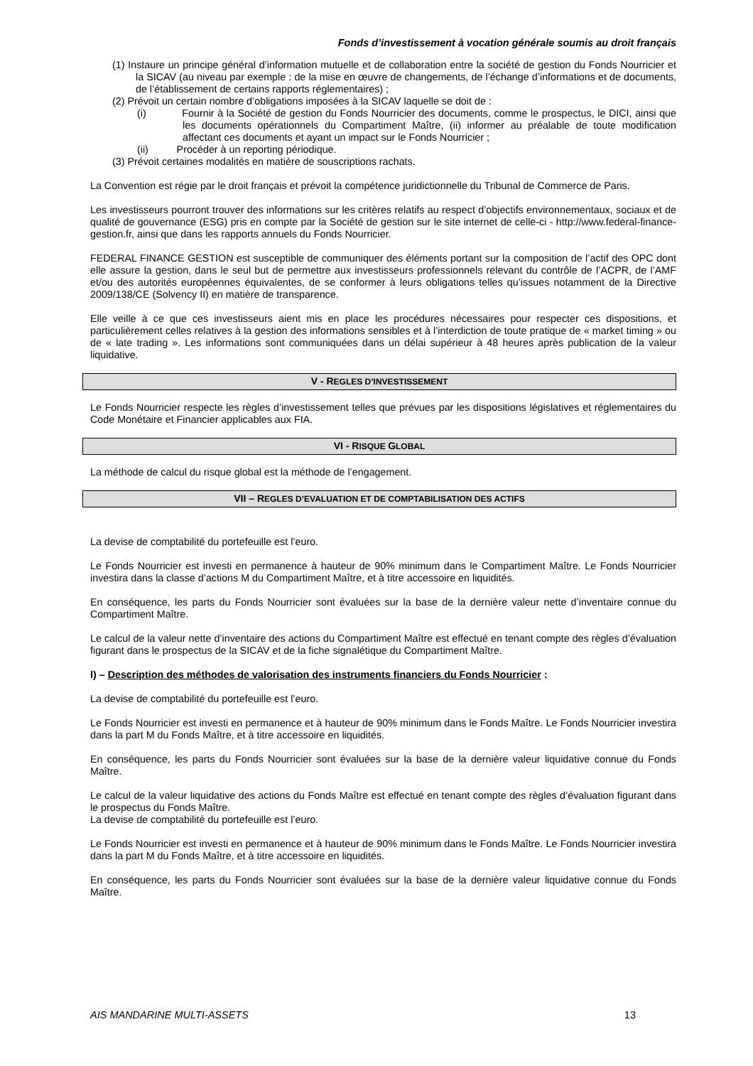Fonds d’investissement à vocation générale soumis au droit français
(1) Instaure un principe général d’information mutuelle et de collaboration entre la société de gestion du Fonds Nourricier et la SICAV (au niveau par exemple : de la mise en œuvre de changements, de l’échange d’informations et de documents, de l’établissement de certains rapports réglementaires) ;
(2) Prévoit un certain nombre d’obligations imposées à la SICAV laquelle se doit de :
(i) Fournir à la Société de gestion du Fonds Nourricier des documents, comme le prospectus, le DICI, ainsi que les documents opérationnels du Compartiment Maître, (ii) informer au préalable de toute modification affectant ces documents et ayant un impact sur le Fonds Nourricier ;
(ii) Procéder à un reporting périodique.
(3) Prévoit certaines modalités en matière de souscriptions rachats.
La Convention est régie par le droit français et prévoit la compétence juridictionnelle du Tribunal de Commerce de Paris.
Les investisseurs pourront trouver des informations sur les critères relatifs au respect d’objectifs environnementaux, sociaux et de qualité de gouvernance (ESG) pris en compte par la Société de gestion sur le site internet de celle-ci - http://www.federal-finance-gestion.fr, ainsi que dans les rapports annuels du Fonds Nourricier.
FEDERAL FINANCE GESTION est susceptible de communiquer des éléments portant sur la composition de l’actif des OPC dont elle assure la gestion, dans le seul but de permettre aux investisseurs professionnels relevant du contrôle de l’ACPR, de l’AMF et/ou des autorités européennes équivalentes, de se conformer à leurs obligations telles qu’issues notamment de la Directive 2009/138/CE (Solvency II) en matière de transparence.
Elle veille à ce que ces investisseurs aient mis en place les procédures nécessaires pour respecter ces dispositions, et particulièrement celles relatives à la gestion des informations sensibles et à l’interdiction de toute pratique de « market timing » ou de « late trading ». Les informations sont communiquées dans un délai supérieur à 48 heures après publication de la valeur liquidative.
V - REGLES D’INVESTISSEMENT
Le Fonds Nourricier respecte les règles d’investissement telles que prévues par les dispositions législatives et réglementaires du Code Monétaire et Financier applicables aux FIA.
VI - RISQUE GLOBAL
La méthode de calcul du risque global est la méthode de l’engagement.
VII – REGLES D’EVALUATION ET DE COMPTABILISATION DES ACTIFS
La devise de comptabilité du portefeuille est l’euro.
Le Fonds Nourricier est investi en permanence à hauteur de 90% minimum dans le Compartiment Maître. Le Fonds Nourricier investira dans la classe d’actions M du Compartiment Maître, et à titre accessoire en liquidités.
En conséquence, les parts du Fonds Nourricier sont évaluées sur la base de la dernière valeur nette d’inventaire connue du Compartiment Maître.
Le calcul de la valeur nette d’inventaire des actions du Compartiment Maître est effectué en tenant compte des règles d’évaluation figurant dans le prospectus de la SICAV et de la fiche signalétique du Compartiment Maître.
I) – Description des méthodes de valorisation des instruments financiers du Fonds Nourricier :
La devise de comptabilité du portefeuille est l’euro.
Le Fonds Nourricier est investi en permanence et à hauteur de 90% minimum dans le Fonds Maître. Le Fonds Nourricier investira dans la part M du Fonds Maître, et à titre accessoire en liquidités.
En conséquence, les parts du Fonds Nourricier sont évaluées sur la base de la dernière valeur liquidative connue du Fonds Maître.
Le calcul de la valeur liquidative des actions du Fonds Maître est effectué en tenant compte des règles d’évaluation figurant dans le prospectus du Fonds Maître.
La devise de comptabilité du portefeuille est l’euro.
Le Fonds Nourricier est investi en permanence et à hauteur de 90% minimum dans le Fonds Maître. Le Fonds Nourricier investira dans la part M du Fonds Maître, et à titre accessoire en liquidités.
En conséquence, les parts du Fonds Nourricier sont évaluées sur la base de la dernière valeur liquidative connue du Fonds Maître.
AIS MANDARINE MULTI-ASSETS 13